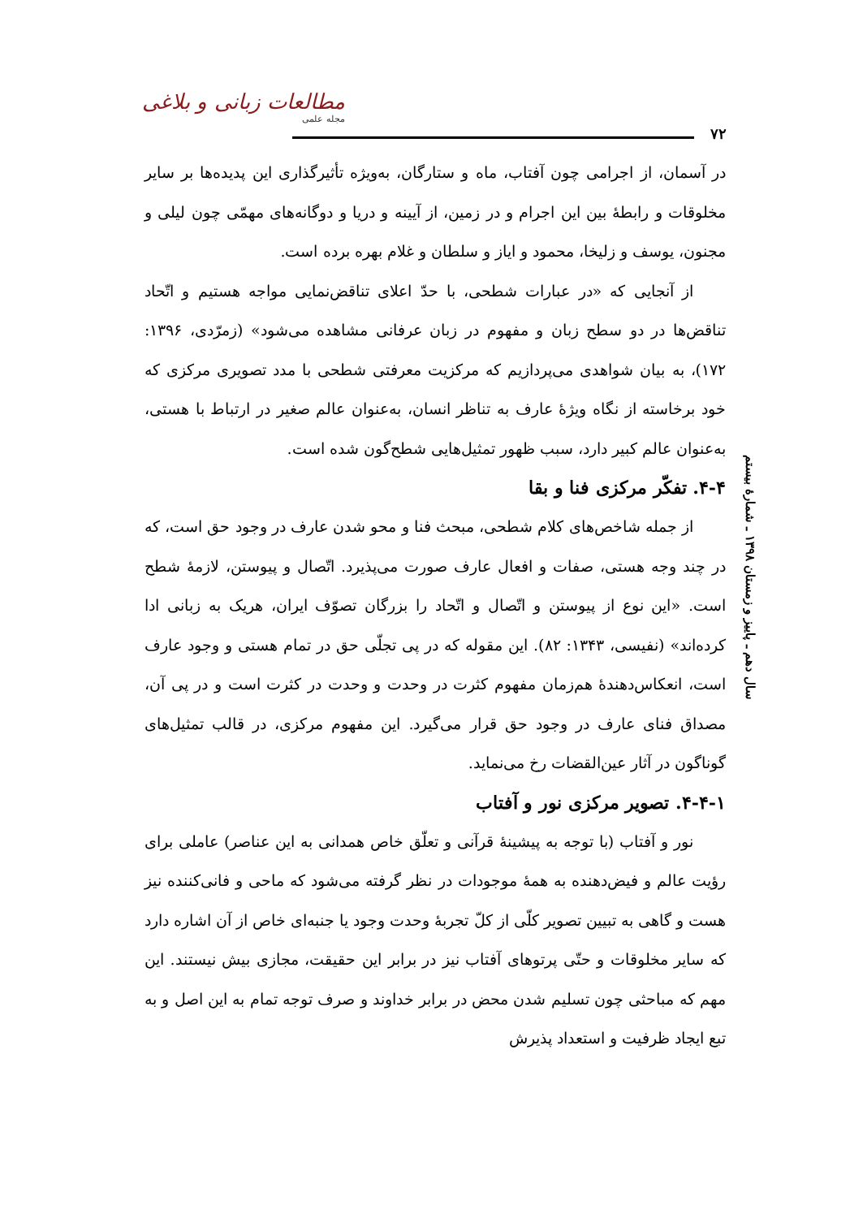مطالعات زبانی و بلاغی
مجله علمی
۷۲
سال دهم ـ پاییز و زمستان ۱۳۹۸ ـ شمارۀ بیستم
در آسمان، از اجرامی چون آفتاب، ماه و ستارگان، به‌ویژه تأثیرگذاری این پدیده‌ها بر سایر مخلوقات و رابطۀ بین این اجرام و در زمین، از آیینه و دریا و دوگانه‌های مهمّی چون لیلی و مجنون، یوسف و زلیخا، محمود و ایاز و سلطان و غلام بهره برده است.
از آنجایی که «در عبارات شطحی، با حدّ اعلای تناقض‌نمایی مواجه هستیم و اتّحاد تناقض‌ها در دو سطح زبان و مفهوم در زبان عرفانی مشاهده می‌شود» (زمرّدی، ۱۳۹۶: ۱۷۲)، به بیان شواهدی می‌پردازیم که مرکزیت معرفتی شطحی با مدد تصویری مرکزی که خود برخاسته از نگاه ویژۀ عارف به تناظر انسان، به‌عنوان عالم صغیر در ارتباط با هستی، به‌عنوان عالم کبیر دارد، سبب ظهور تمثیل‌هایی شطح‌گون شده است.
۴-۴. تفکّر مرکزی فنا و بقا
از جمله شاخص‌های کلام شطحی، مبحث فنا و محو شدن عارف در وجود حق است، که در چند وجه هستی، صفات و افعال عارف صورت می‌پذیرد. اتّصال و پیوستن، لازمۀ شطح است. «این نوع از پیوستن و اتّصال و اتّحاد را بزرگان تصوّف ایران، هریک به زبانی ادا کرده‌اند» (نفیسی، ۱۳۴۳: ۸۲). این مقوله که در پی تجلّی حق در تمام هستی و وجود عارف است، انعکاس‌دهندۀ هم‌زمان مفهوم کثرت در وحدت و وحدت در کثرت است و در پی آن، مصداق فنای عارف در وجود حق قرار می‌گیرد. این مفهوم مرکزی، در قالب تمثیل‌های گوناگون در آثار عین‌القضات رخ می‌نماید.
۴-۴-۱. تصویر مرکزی نور و آفتاب
نور و آفتاب (با توجه به پیشینۀ قرآنی و تعلّق خاص همدانی به این عناصر) عاملی برای رؤیت عالم و فیض‌دهنده به همۀ موجودات در نظر گرفته می‌شود که ماحی و فانی‌کننده نیز هست و گاهی به تبیین تصویر کلّی از کلّ تجربۀ وحدت وجود یا جنبه‌ای خاص از آن اشاره دارد که سایر مخلوقات و حتّی پرتوهای آفتاب نیز در برابر این حقیقت، مجازی بیش نیستند. این مهم که مباحثی چون تسلیم شدن محض در برابر خداوند و صرف توجه تمام به این اصل و به تبع ایجاد ظرفیت و استعداد پذیرش